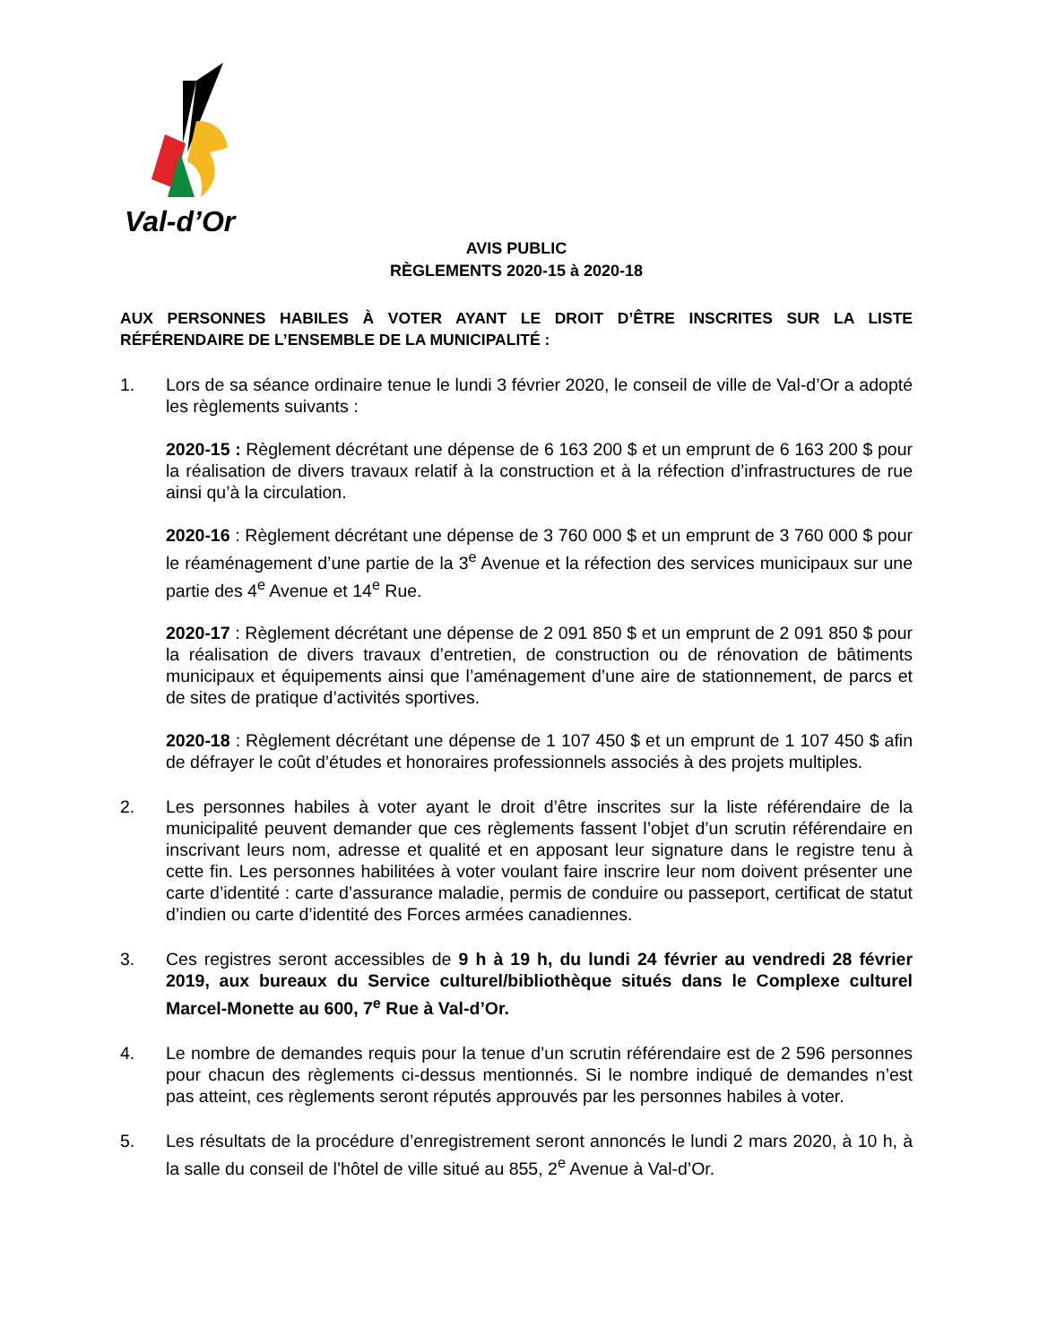Val-d’Or
AVIS PUBLIC
RÈGLEMENTS 2020-15 à 2020-18
AUX PERSONNES HABILES À VOTER AYANT LE DROIT D’ÊTRE INSCRITES SUR LA LISTE RÉFÉRENDAIRE DE L’ENSEMBLE DE LA MUNICIPALITÉ :
1. Lors de sa séance ordinaire tenue le lundi 3 février 2020, le conseil de ville de Val-d’Or a adopté les règlements suivants :
2020-15 : Règlement décrétant une dépense de 6 163 200 $ et un emprunt de 6 163 200 $ pour la réalisation de divers travaux relatif à la construction et à la réfection d’infrastructures de rue ainsi qu’à la circulation.
2020-16 : Règlement décrétant une dépense de 3 760 000 $ et un emprunt de 3 760 000 $ pour le réaménagement d’une partie de la 3<sup>e</sup> Avenue et la réfection des services municipaux sur une partie des 4<sup>e</sup> Avenue et 14<sup>e</sup> Rue.
2020-17 : Règlement décrétant une dépense de 2 091 850 $ et un emprunt de 2 091 850 $ pour la réalisation de divers travaux d’entretien, de construction ou de rénovation de bâtiments municipaux et équipements ainsi que l’aménagement d’une aire de stationnement, de parcs et de sites de pratique d’activités sportives.
2020-18 : Règlement décrétant une dépense de 1 107 450 $ et un emprunt de 1 107 450 $ afin de défrayer le coût d’études et honoraires professionnels associés à des projets multiples.
2. Les personnes habiles à voter ayant le droit d’être inscrites sur la liste référendaire de la municipalité peuvent demander que ces règlements fassent l’objet d’un scrutin référendaire en inscrivant leurs nom, adresse et qualité et en apposant leur signature dans le registre tenu à cette fin. Les personnes habilitées à voter voulant faire inscrire leur nom doivent présenter une carte d’identité : carte d’assurance maladie, permis de conduire ou passeport, certificat de statut d’indien ou carte d’identité des Forces armées canadiennes.
3. Ces registres seront accessibles de 9 h à 19 h, du lundi 24 février au vendredi 28 février 2019, aux bureaux du Service culturel/bibliothèque situés dans le Complexe culturel Marcel-Monette au 600, 7<sup>e</sup> Rue à Val-d’Or.
4. Le nombre de demandes requis pour la tenue d’un scrutin référendaire est de 2 596 personnes pour chacun des règlements ci-dessus mentionnés. Si le nombre indiqué de demandes n’est pas atteint, ces règlements seront réputés approuvés par les personnes habiles à voter.
5. Les résultats de la procédure d’enregistrement seront annoncés le lundi 2 mars 2020, à 10 h, à la salle du conseil de l’hôtel de ville situé au 855, 2<sup>e</sup> Avenue à Val-d’Or.